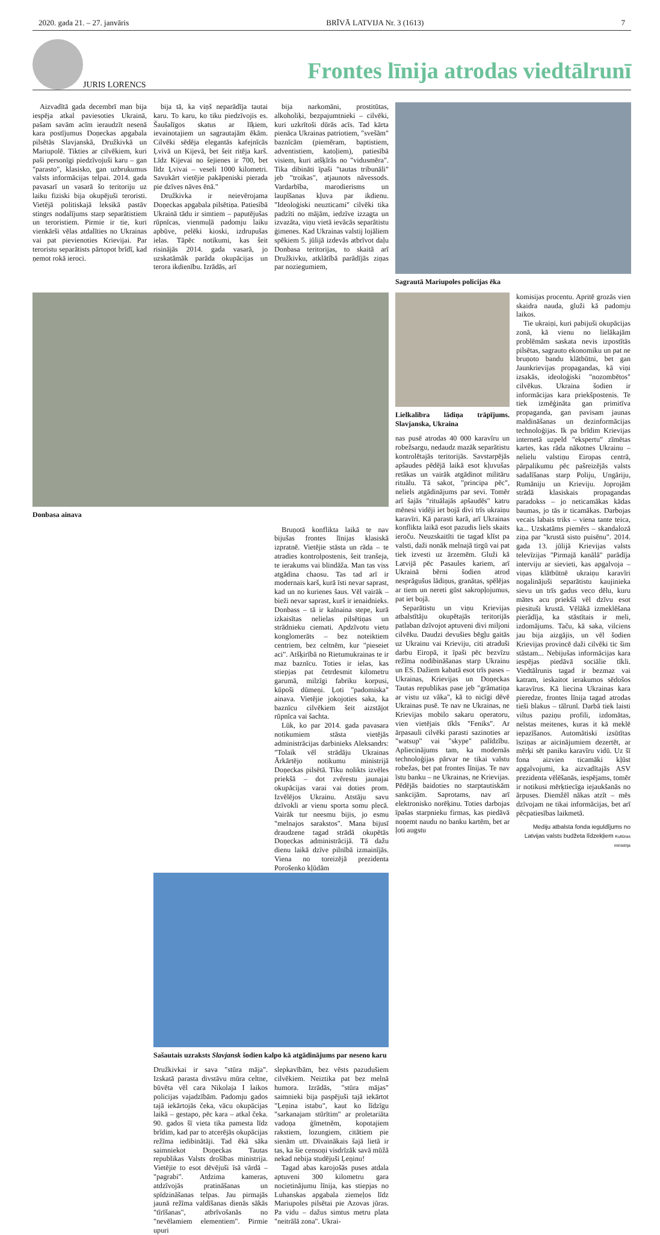2020. gada 21. – 27. janvāris BRĪVĀ LATVIJA Nr. 3 (1613) 7
JURIS LORENCS
Frontes līnija atrodas viedtālrunī
Aizvadītā gada decembrī man bija iespēja atkal paviesoties Ukrainā, pašam savām acīm ieraudzīt nesenā kara postījumus Doņeckas apgabala pilsētās Slavjanskā, Družkivkā un Mariupolē. Tikties ar cilvēkiem, kuri paši personīgi piedzīvojuši karu – gan "parasto", klasisko, gan uzbrukumus valsts informācijas telpai. 2014. gada pavasarī un vasarā šo teritoriju uz laiku fiziski bija okupējuši teroristi. Vietējā politiskajā leksikā pastāv stingrs nodalījums starp separātistiem un teroristiem. Pirmie ir tie, kuri vienkārši vēlas atdalīties no Ukrainas vai pat pievienoties Krievijai. Par teroristu separātists pārtopot brīdī, kad ņemot rokā ieroci.
bija tā, ka viņš neparādīja tautai karu. To karu, ko tiku piedzīvojis es. Šaušalīgos skatus ar līķiem, ievainotajiem un sagrautajām ēkām. Cilvēki sēdēja elegantās kafejnīcās Ļvivā un Kijevā, bet šeit ritēja karš. Līdz Kijevai no šejienes ir 700, bet līdz Ļvivai – veseli 1000 kilometri. Savukārt vietējie pakāpeniski pierada pie dzīves nāves ēnā."
Družkivka ir neievērojama Doņeckas apgabala pilsētiņa. Patiesībā Ukrainā tādu ir simtiem – paputējušas rūpnīcas, vienmuļā padomju laiku apbūve, pelēki kioski, izdrupušas ielas. Tāpēc notikumi, kas šeit risinājās 2014. gada vasarā, jo uzskatāmāk parāda okupācijas un terora ikdienību. Izrādās, arī
bija narkomāni, prostitūtas, alkoholiķi, bezpajumtnieki – cilvēki, kuri uzkrītoši dūrās acīs. Tad kārta pienāca Ukrainas patriotiem, "svešām" baznīcām (piemēram, baptistiem, adventistiem, katoļiem), patiesībā visiem, kuri atšķīrās no "vidusmēra". Tika dibināti īpaši "tautas tribunāli" jeb "troikas", atjaunots nāvessods. Vardarbība, marodierisms un laupīšanas kļuva par ikdienu. "Ideoloģiski neuzticami" cilvēki tika padzīti no mājām, iedzīve izzagta un izvazāta, viņu vietā ievācās separātistu ģimenes. Kad Ukrainas valstij lojāliem spēkiem 5. jūlijā izdevās atbrīvot daļu Donbasa teritorijas, to skaitā arī Družkivku, atklātībā parādījās ziņas par noziegumiem,
Sagrautā Mariupoles policijas ēka
Donbasa ainava
Bruņotā konflikta laikā te nav bijušas frontes līnijas klasiskā izpratnē. Vietējie stāsta un rāda – te atradies kontrolpostenis, šeit tranšeja, te ierakums vai blindāža. Man tas viss atgādina chaosu. Tas tad arī ir modernais karš, kurā īsti nevar saprast, kad un no kurienes šaus. Vēl vairāk – bieži nevar saprast, kurš ir ienaidnieks. Donbass – tā ir kalnaina stepe, kurā izkaisītas nelielas pilsētiņas un strādnieku ciemati. Apdzīvotu vietu konglomerāts – bez noteiktiem centriem, bez celtnēm, kur "pieseiet aci". Atšķirībā no Rietumukrainas te ir maz baznīcu. Toties ir ielas, kas stiepjas pat četrdesmit kilometru garumā, milzīgi fabriku korpusi, kūpoši dūmeņi. Ļoti "padomiska" ainava. Vietējie jokojoties saka, ka baznīcu cilvēkiem šeit aizstājot rūpnīca vai šachta.
Lūk, ko par 2014. gada pavasara notikumiem stāsta vietējās administrācijas darbinieks Aleksandrs: "Tolaik vēl strādāju Ukrainas Ārkārtējo notikumu ministrijā Doņeckas pilsētā. Tiku nolikts izvēles priekšā – dot zvērestu jaunajai okupācijas varai vai doties prom. Izvēlējos Ukrainu. Atstāju savu dzīvokli ar vienu sporta somu plecā. Vairāk tur neesmu bijis, jo esmu "melnajos sarakstos". Mana bijusī draudzene tagad strādā okupētās Doņeckas administrācijā. Tā dažu dienu laikā dzīve pilnībā izmainījās. Viena no toreizējā prezidenta Porošenko kļūdām
Sašautais uzraksts Slavjansk šodien kalpo kā atgādinājums par neseno karu
Družkivkai ir sava "stūra māja". Izskatā parasta divstāvu mūra celtne, būvēta vēl cara Nikolaja I laikos policijas vajadzībām. Padomju gados tajā iekārtojās čeka, vācu okupācijas laikā – gestapo, pēc kara – atkal čeka. 90. gados šī vieta tika pamesta līdz brīdim, kad par to atcerējās okupācijas režīma iedibinātāji. Tad ēkā sāka saimniekot Doņeckas Tautas republikas Valsts drošības ministrija. Vietējie to esot dēvējuši īsā vārdā – "pagrabi". Atdzima kameras, atdzīvojās pratināšanas un spīdzināšanas telpas. Jau pirmajās jaunā režīma valdīšanas dienās sākās "tīrīšanas", atbrīvošanās no "nevēlamiem elementiem". Pirmie upuri
slepkavībām, bez vēsts pazudušiem cilvēkiem. Neiztika pat bez melnā humora. Izrādās, "stūra mājas" saimnieki bija paspējuši tajā iekārtot "Ļeņina istabu", kaut ko līdzīgu "sarkanajam stūrītim" ar proletariāta vadoņa ģīmetnēm, kopotajiem rakstiem, lozungiem, citātiem pie sienām utt. Dīvainākais šajā lietā ir tas, ka šie censoņi visdrīzāk savā mūžā nekad nebija studējuši Ļeņinu!
Tagad abas karojošās puses atdala aptuveni 300 kilometru gara nocietinājumu līnija, kas stiepjas no Luhanskas apgabala ziemeļos līdz Mariupoles pilsētai pie Azovas jūras. Pa vidu – dažus simtus metru plata "neitrālā zona". Ukrai-
Lielkalibra lādiņa trāpījums. Slavjanska, Ukraina
nas pusē atrodas 40 000 karavīru un robežsargu, nedaudz mazāk separātistu kontrolētajās teritorijās. Savstarpējās apšaudes pēdējā laikā esot kļuvušas retākas un vairāk atgādinot militāru rituālu. Tā sakot, "principa pēc", neliels atgādinājums par sevi. Tomēr arī šajās "rituālajās apšaudēs" katru mēnesi vidēji iet bojā divi trīs ukraiņu karavīri. Kā parasti karā, arī Ukrainas konflikta laikā esot pazudis liels skaits ieroču. Neuzskaitīti tie tagad klīst pa valsti, daži nonāk melnajā tirgū vai pat tiek izvesti uz ārzemēm. Gluži kā Latvijā pēc Pasaules kariem, arī Ukrainā bērni šodien atrod nesprāgušus lādiņus, granātas, spēlējas ar tiem un nereti gūst sakropļojumus, pat iet bojā.
Separātistu un viņu Krievijas atbalstītāju okupētajās teritorijās patlaban dzīvojot aptuveni divi miljoni cilvēku. Daudzi devušies bēgļu gaitās uz Ukrainu vai Krieviju, citi atraduši darbu Eiropā, it īpaši pēc bezvīzu režīma nodibināšanas starp Ukrainu un ES. Dažiem kabatā esot trīs pases – Ukrainas, Krievijas un Doņeckas Tautas republikas pase jeb "grāmatiņa ar vistu uz vāka", kā to nicīgi dēvē Ukrainas pusē. Te nav ne Ukrainas, ne Krievijas mobilo sakaru operatoru, vien vietējais tīkls "Feniks". Ar ārpasauli cilvēki parasti sazinoties ar "watsup" vai "skype" palīdzību. Apliecinājums tam, ka modernās technoloģijas pārvar ne tikai valstu robežas, bet pat frontes līnijas. Te nav īstu banku – ne Ukrainas, ne Krievijas. Pēdējās baidoties no starptautiskām sankcijām. Saprotams, nav arī elektronisko norēķinu. Toties darbojas īpašas starpnieku firmas, kas piedāvā noņemt naudu no banku kartēm, bet ar ļoti augstu
komisijas procentu. Apritē grozās vien skaidra nauda, gluži kā padomju laikos.
Tie ukraiņi, kuri pabijuši okupācijas zonā, kā vienu no lielākajām problēmām saskata nevis izpostītās pilsētas, sagrauto ekonomiku un pat ne bruņoto bandu klātbūtni, bet gan Jaunkrievijas propagandas, kā viņi izsakās, ideoloģiski "nozombētos" cilvēkus. Ukraina šodien ir informācijas kara priekšpostenis. Te tiek izmēģināta gan primitīva propaganda, gan pavisam jaunas maldināšanas un dezinformācijas technoloģijas. Ik pa brīdim Krievijas internetā uzpeld "ekspertu" zīmētas kartes, kas rāda nākotnes Ukrainu – nelielu valstiņu Eiropas centrā, pārpalikumu pēc pašreizējās valsts sadalīšanas starp Poliju, Ungāriju, Rumāniju un Krieviju. Joprojām strādā klasiskais propagandas paradokss – jo neticamākas kādas baumas, jo tās ir ticamākas. Darbojas vecais labais triks – viena tante teica, ka... Uzskatāms piemērs – skandalozā ziņa par "krustā sisto puisēnu". 2014. gada 13. jūlijā Krievijas valsts televīzijas "Pirmajā kanālā" parādīja interviju ar sievieti, kas apgalvoja – viņas klātbūtnē ukraiņu karavīri nogalinājuši separātistu kaujinieka sievu un trīs gadus veco dēlu, kuru mātes acu priekšā vēl dzīvu esot piesituši krustā. Vēlākā izmeklēšana pierādīja, ka stāstītais ir meli, izdomājums. Taču, kā saka, vilciens jau bija aizgājis, un vēl šodien Krievijas provincē daži cilvēki tic šim stāstam... Nebijušas informācijas kara iespējas piedāvā sociālie tīkli. Viedtālrunis tagad ir bezmaz vai katram, ieskaitot ierakumos sēdošos karavīrus. Kā liecina Ukrainas kara pieredze, frontes līnija tagad atrodas tieši blakus – tālrunī. Darbā tiek laisti viltus paziņu profili, izdomātas, neīstas meitenes, kuras it kā meklē iepazīšanos. Automātiski izsūtītas īsziņas ar aicinājumiem dezertēt, ar mērķi sēt paniku karavīru vidū. Uz šī fona aizvien ticamāki kļūst apgalvojumi, ka aizvadītajās ASV prezidenta vēlēšanās, iespējams, tomēr ir notikusi mērķtiecīga iejaukšanās no ārpuses. Diemžēl nākas atzīt – mēs dzīvojam ne tikai informācijas, bet arī pēcpatiesības laikmetā.
Mediju atbalsta fonda ieguldījums no Latvijas valsts budžeta līdzekļiem Kultūras ministrija